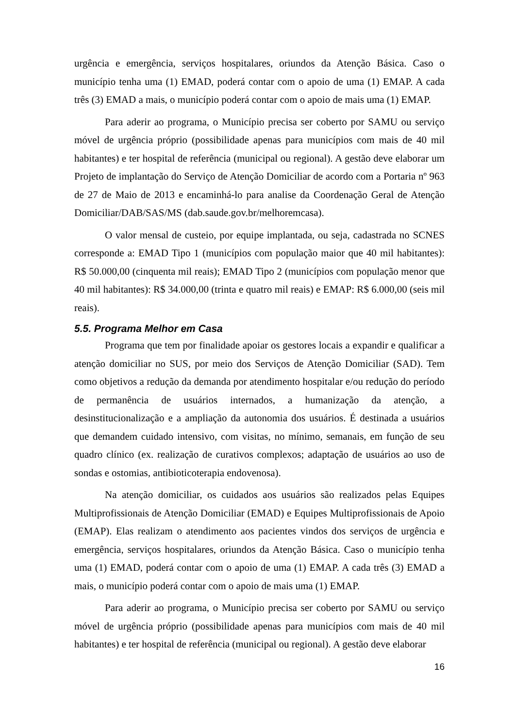urgência e emergência, serviços hospitalares, oriundos da Atenção Básica. Caso o município tenha uma (1) EMAD, poderá contar com o apoio de uma (1) EMAP. A cada três (3) EMAD a mais, o município poderá contar com o apoio de mais uma (1) EMAP.
Para aderir ao programa, o Município precisa ser coberto por SAMU ou serviço móvel de urgência próprio (possibilidade apenas para municípios com mais de 40 mil habitantes) e ter hospital de referência (municipal ou regional). A gestão deve elaborar um Projeto de implantação do Serviço de Atenção Domiciliar de acordo com a Portaria nº 963 de 27 de Maio de 2013 e encaminhá-lo para analise da Coordenação Geral de Atenção Domiciliar/DAB/SAS/MS (dab.saude.gov.br/melhoremcasa).
O valor mensal de custeio, por equipe implantada, ou seja, cadastrada no SCNES corresponde a: EMAD Tipo 1 (municípios com população maior que 40 mil habitantes): R$ 50.000,00 (cinquenta mil reais); EMAD Tipo 2 (municípios com população menor que 40 mil habitantes): R$ 34.000,00 (trinta e quatro mil reais) e EMAP: R$ 6.000,00 (seis mil reais).
5.5. Programa Melhor em Casa
Programa que tem por finalidade apoiar os gestores locais a expandir e qualificar a atenção domiciliar no SUS, por meio dos Serviços de Atenção Domiciliar (SAD). Tem como objetivos a redução da demanda por atendimento hospitalar e/ou redução do período de permanência de usuários internados, a humanização da atenção, a desinstitucionalização e a ampliação da autonomia dos usuários. É destinada a usuários que demandem cuidado intensivo, com visitas, no mínimo, semanais, em função de seu quadro clínico (ex. realização de curativos complexos; adaptação de usuários ao uso de sondas e ostomias, antibioticoterapia endovenosa).
Na atenção domiciliar, os cuidados aos usuários são realizados pelas Equipes Multiprofissionais de Atenção Domiciliar (EMAD) e Equipes Multiprofissionais de Apoio (EMAP). Elas realizam o atendimento aos pacientes vindos dos serviços de urgência e emergência, serviços hospitalares, oriundos da Atenção Básica. Caso o município tenha uma (1) EMAD, poderá contar com o apoio de uma (1) EMAP. A cada três (3) EMAD a mais, o município poderá contar com o apoio de mais uma (1) EMAP.
Para aderir ao programa, o Município precisa ser coberto por SAMU ou serviço móvel de urgência próprio (possibilidade apenas para municípios com mais de 40 mil habitantes) e ter hospital de referência (municipal ou regional). A gestão deve elaborar
16